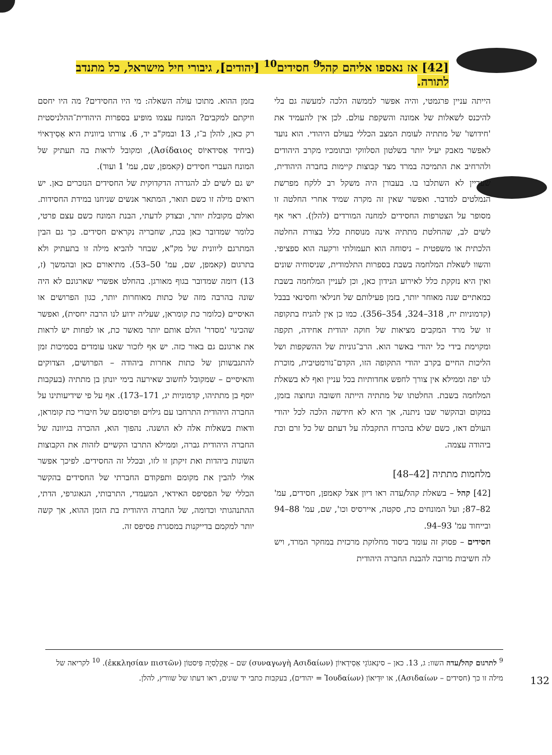[42] אז נאספו אליהם קהל<sup>9</sup> חסידים<sup>10</sup> [יהודים], גיבורי חיל מישראל, כל מתנדב לתורה.
הייתה עניין פרגמטי, והיה אפשר לממשה הלכה למעשה גם בלי להיכנס לשאלות של אמונה והשקפת עולם. לכן אין להעמיד את 'חידושו' של מתתיה לעומת המצב הכללי בעולם היהודי. הוא נועד לאפשר מאבק יעיל יותר בשלטון הסלווקי ובתומכיו מקרב היהודים ולהרחיב את התמיכה במרד מצד קבוצות קיימות בחברה היהודית, שעדיין לא השתלבו בו. בעבורן היה משקל רב ללקח מפרשת הנמלטים למדבר. ואפשר שאין זה מקרה שמיד אחרי החלטה זו מסופר על הצטרפות החסידים למחנה המורדים (להלן). ראוי אף לשים לב, שהחלטת מתתיה אינה מנוסחת כלל בצורת החלטה הלכתית או משפטית – ניסוחה הוא תעמולתי ורקעה הוא ספציפי. והשוו לשאלת המלחמה בשבת בספרות התלמודית, שניסוחיה שונים ואין היא נזקקת כלל לאירוע הנידון כאן, וכן לעניין המלחמה בשבת כמאתיים שנה מאוחר יותר, בזמן פעילותם של חנילאי וחסינאי בבבל (קדמוניות יח, 318–324, 354–356). כמו כן אין להניח בתקופה זו של מרד המקבים מציאות של חוקה יהודית אחידה, תקפה ומקוימת בידי כל יהודי באשר הוא. הרב־גוניות של ההשקפות ושל הליכות החיים בקרב יהודי התקופה הזו, הקדם־נורמטיבית, מוכרת לנו יפה וממילא אין צורך לחפש אחדותיות בכל עניין ואף לא בשאלת המלחמה בשבת. החלטתו של מתתיה הייתה חשובה ונחוצה בזמן, במקום ובהקשר שבו ניתנה, אך היא לא חידשה הלכה לכל יהודי העולם דאז, כשם שלא בהכרח התקבלה על דעתם של כל זרם וכת ביהודה עצמה.
מלחמות מתתיה [42–48]
[42] קהל – בשאלת קהל/עדה ראו דיון אצל קאמפן, חסידים, עמ' 82–87; ועל המונחים כת, סקטה, איירסיס וכו', שם, עמ' 88–94 ובייחוד עמ' 93–94.
חסידים – פסוק זה עומד ביסוד מחלוקת מרכזית במחקר המרד, ויש לה חשיבות מרובה להבנת החברה היהודית
בזמן ההוא. מתוכו עולה השאלה: מי היו החסידים? מה היו יחסם וזיקתם למקבים? המונח עצמו מופיע בספרות היהודית־ההלניסטית רק כאן, להלן ב־ז, 13 ובמק"ב יד, 6. צורתו ביוונית היא אַסִידַאיוֹי (ביחיד אַסידאיוֹס Ἀσίδαιος), ומקובל לראות בה תעתיק של המונח העברי חסידים (קאמפן, שם, עמ' 1 ועוד).
יש גם לשים לב להגדרה הדקדוקית של החסידים הנזכרים כאן. יש רואים מילה זו כשם תואר, המתאר אנשים שניחנו במידת החסידות. ואולם מקובלת יותר, ובצדק לדעתי, הבנת המונח כשם עצם פרטי, כלומר שמדובר כאן בכת, שחבריה נקראים חסידים. כך גם הבין המתרגם ליוונית של מק"א, שבחר להביא מילה זו בתעתיק ולא בתרגום (קאמפן, שם, עמ' 50–53). מתיאורם כאן ובהמשך (ז, 13) דומה שמדובר בגוף מאורגן. בהחלט אפשרי שארגונם לא היה שונה בהרבה מזה של כתות מאוחרות יותר, כגון הפרושים או האיסיים (כלומר כת קומראן, שעליה ידוע לנו הרבה יחסית), ואפשר שהכינוי 'מסדר' הולם אותם יותר מאשר כת, או לפחות יש לראות את ארגונם גם באור כזה. יש אף לזכור שאנו עומדים בסמיכות זמן להתגבשותן של כתות אחרות ביהודה – הפרושים, הצדוקים והאיסיים – שמקובל לחשוב שאירעה בימי יונתן בן מתתיה (בעקבות יוסף בן מתתיהו, קדמוניות יג, 171–173). אף על פי שידיעותינו על החברה היהודית התרחבו עם גילוים ופרסומם של חיבורי כת קומראן, ודאות בשאלות אלה לא הושגה. נהפוך הוא, ההכרה בגיוונה של החברה היהודית גברה, וממילא התרבו הקשיים לזהות את הקבוצות השונות ביהדות ואת זיקתן זו לזו, ובכלל זה החסידים. לפיכך אפשר אולי להבין את מקומם ותפקודם החברתי של החסידים בהקשר הכללי של הפסיפס האידאי, המעמדי, התרבותי, הגאוגרפי, הדתי, ההתנהגותי וכדומה, של החברה היהודית בת הזמן ההוא, אך קשה יותר למקמם בדייקנות במסגרת פסיפס זה.
<sup>9</sup> לתרגום קהל/עדה השוו: ג, 13. כאן – סינַאגוֹגֵי אַסִידַאיוֹן (συναγωγὴ Ασιδαίων) שם – אֶקְלֶסִיָה פִּיסטוֹן (ἐκκλησίαν πιστῶν). <sup>10</sup> לקריאה של מילה זו כך (חסידים – Ασιδαίων), או יוּדַיאוֹן (Ἰουδαίων = יהודים), בעקבות כתבי יד שונים, ראו דעתו של שוורץ, להלן.
132